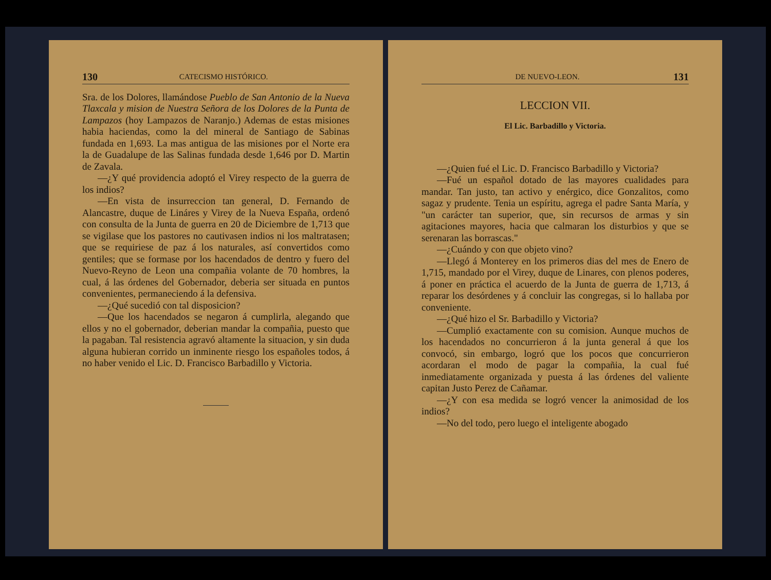130 CATECISMO HISTÓRICO.
Sra. de los Dolores, llamándose Pueblo de San Antonio de la Nueva Tlaxcala y mision de Nuestra Señora de los Dolores de la Punta de Lampazos (hoy Lampazos de Naranjo.) Ademas de estas misiones habia haciendas, como la del mineral de Santiago de Sabinas fundada en 1,693. La mas antigua de las misiones por el Norte era la de Guadalupe de las Salinas fundada desde 1,646 por D. Martin de Zavala.
—¿Y qué providencia adoptó el Virey respecto de la guerra de los indios?
—En vista de insurreccion tan general, D. Fernando de Alancastre, duque de Lináres y Virey de la Nueva España, ordenó con consulta de la Junta de guerra en 20 de Diciembre de 1,713 que se vigilase que los pastores no cautivasen indios ni los maltratasen; que se requiriese de paz á los naturales, así convertidos como gentiles; que se formase por los hacendados de dentro y fuero del Nuevo-Reyno de Leon una compañia volante de 70 hombres, la cual, á las órdenes del Gobernador, deberia ser situada en puntos convenientes, permaneciendo á la defensiva.
—¿Qué sucedió con tal disposicion?
—Que los hacendados se negaron á cumplirla, alegando que ellos y no el gobernador, deberian mandar la compañia, puesto que la pagaban. Tal resistencia agravó altamente la situacion, y sin duda alguna hubieran corrido un inminente riesgo los españoles todos, á no haber venido el Lic. D. Francisco Barbadillo y Victoria.
DE NUEVO-LEON. 131
LECCION VII.
El Lic. Barbadillo y Victoria.
—¿Quien fué el Lic. D. Francisco Barbadillo y Victoria?
—Fué un español dotado de las mayores cualidades para mandar. Tan justo, tan activo y enérgico, dice Gonzalitos, como sagaz y prudente. Tenia un espíritu, agrega el padre Santa María, y "un carácter tan superior, que, sin recursos de armas y sin agitaciones mayores, hacia que calmaran los disturbios y que se serenaran las borrascas."
—¿Cuándo y con que objeto vino?
—Llegó á Monterey en los primeros dias del mes de Enero de 1,715, mandado por el Virey, duque de Linares, con plenos poderes, á poner en práctica el acuerdo de la Junta de guerra de 1,713, á reparar los desórdenes y á concluir las congregas, si lo hallaba por conveniente.
—¿Qué hizo el Sr. Barbadillo y Victoria?
—Cumplió exactamente con su comision. Aunque muchos de los hacendados no concurrieron á la junta general á que los convocó, sin embargo, logró que los pocos que concurrieron acordaran el modo de pagar la compañia, la cual fué inmediatamente organizada y puesta á las órdenes del valiente capitan Justo Perez de Cañamar.
—¿Y con esa medida se logró vencer la animosidad de los indios?
—No del todo, pero luego el inteligente abogado